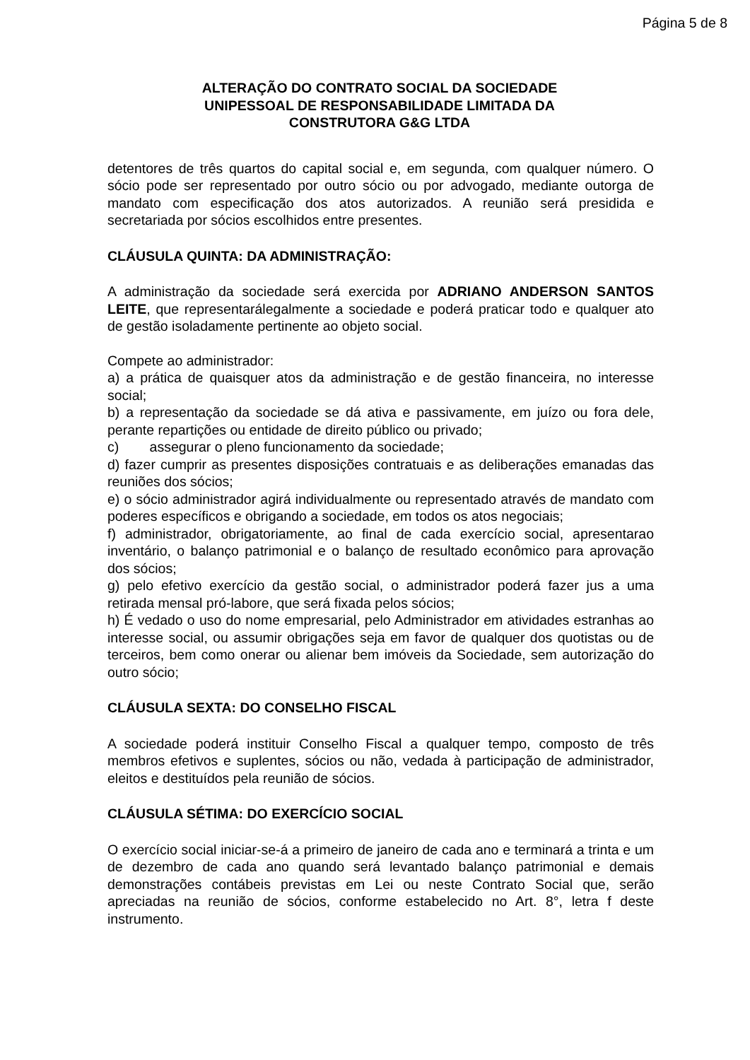Página 5 de 8
ALTERAÇÃO DO CONTRATO SOCIAL DA SOCIEDADE
UNIPESSOAL DE RESPONSABILIDADE LIMITADA DA
CONSTRUTORA G&G LTDA
detentores de três quartos do capital social e, em segunda, com qualquer número. O sócio pode ser representado por outro sócio ou por advogado, mediante outorga de mandato com especificação dos atos autorizados. A reunião será presidida e secretariada por sócios escolhidos entre presentes.
CLÁUSULA QUINTA: DA ADMINISTRAÇÃO:
A administração da sociedade será exercida por ADRIANO ANDERSON SANTOS LEITE, que representarálegalmente a sociedade e poderá praticar todo e qualquer ato de gestão isoladamente pertinente ao objeto social.
Compete ao administrador:
a) a prática de quaisquer atos da administração e de gestão financeira, no interesse social;
b) a representação da sociedade se dá ativa e passivamente, em juízo ou fora dele, perante repartições ou entidade de direito público ou privado;
c) assegurar o pleno funcionamento da sociedade;
d) fazer cumprir as presentes disposições contratuais e as deliberações emanadas das reuniões dos sócios;
e) o sócio administrador agirá individualmente ou representado através de mandato com poderes específicos e obrigando a sociedade, em todos os atos negociais;
f) administrador, obrigatoriamente, ao final de cada exercício social, apresentarao inventário, o balanço patrimonial e o balanço de resultado econômico para aprovação dos sócios;
g) pelo efetivo exercício da gestão social, o administrador poderá fazer jus a uma retirada mensal pró-labore, que será fixada pelos sócios;
h) É vedado o uso do nome empresarial, pelo Administrador em atividades estranhas ao interesse social, ou assumir obrigações seja em favor de qualquer dos quotistas ou de terceiros, bem como onerar ou alienar bem imóveis da Sociedade, sem autorização do outro sócio;
CLÁUSULA SEXTA: DO CONSELHO FISCAL
A sociedade poderá instituir Conselho Fiscal a qualquer tempo, composto de três membros efetivos e suplentes, sócios ou não, vedada à participação de administrador, eleitos e destituídos pela reunião de sócios.
CLÁUSULA SÉTIMA: DO EXERCÍCIO SOCIAL
O exercício social iniciar-se-á a primeiro de janeiro de cada ano e terminará a trinta e um de dezembro de cada ano quando será levantado balanço patrimonial e demais demonstrações contábeis previstas em Lei ou neste Contrato Social que, serão apreciadas na reunião de sócios, conforme estabelecido no Art. 8°, letra f deste instrumento.